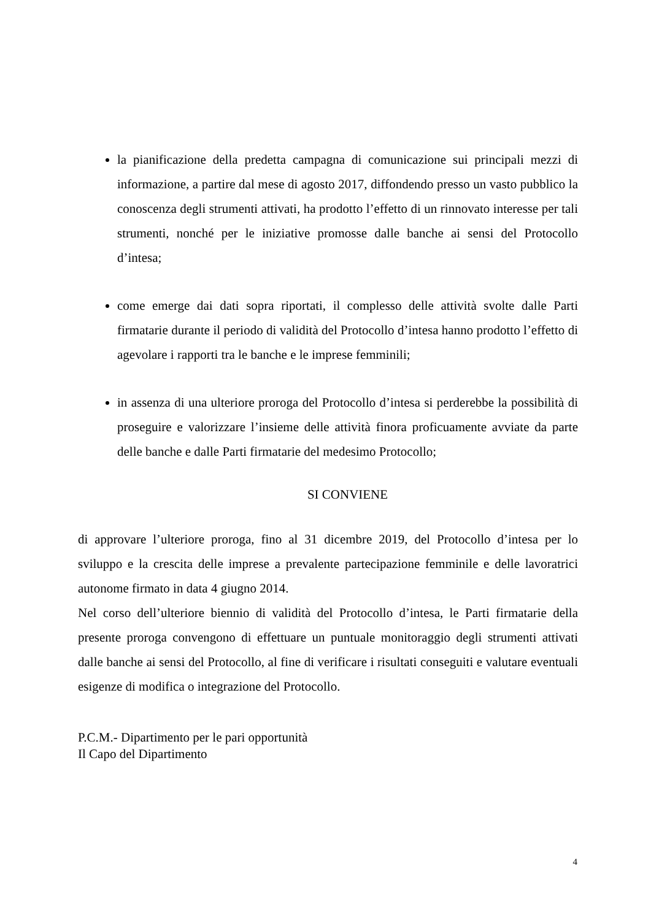la pianificazione della predetta campagna di comunicazione sui principali mezzi di informazione, a partire dal mese di agosto 2017, diffondendo presso un vasto pubblico la conoscenza degli strumenti attivati, ha prodotto l’effetto di un rinnovato interesse per tali strumenti, nonché per le iniziative promosse dalle banche ai sensi del Protocollo d’intesa;
come emerge dai dati sopra riportati, il complesso delle attività svolte dalle Parti firmatarie durante il periodo di validità del Protocollo d’intesa hanno prodotto l’effetto di agevolare i rapporti tra le banche e le imprese femminili;
in assenza di una ulteriore proroga del Protocollo d’intesa si perderebbe la possibilità di proseguire e valorizzare l’insieme delle attività finora proficuamente avviate da parte delle banche e dalle Parti firmatarie del medesimo Protocollo;
SI CONVIENE
di approvare l’ulteriore proroga, fino al 31 dicembre 2019, del Protocollo d’intesa per lo sviluppo e la crescita delle imprese a prevalente partecipazione femminile e delle lavoratrici autonome firmato in data 4 giugno 2014.
Nel corso dell’ulteriore biennio di validità del Protocollo d’intesa, le Parti firmatarie della presente proroga convengono di effettuare un puntuale monitoraggio degli strumenti attivati dalle banche ai sensi del Protocollo, al fine di verificare i risultati conseguiti e valutare eventuali esigenze di modifica o integrazione del Protocollo.
P.C.M.- Dipartimento per le pari opportunità
Il Capo del Dipartimento
4